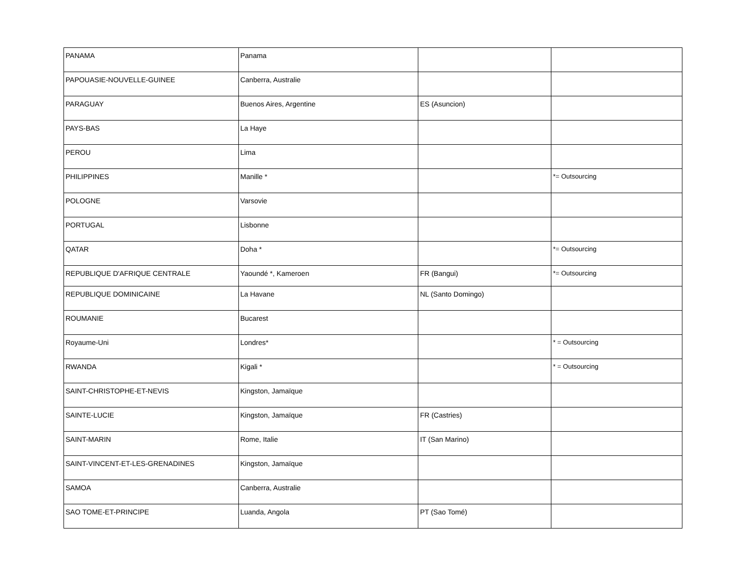| PANAMA | Panama | | |
| PAPOUASIE-NOUVELLE-GUINEE | Canberra, Australie | | |
| PARAGUAY | Buenos Aires, Argentine | ES (Asuncion) | |
| PAYS-BAS | La Haye | | |
| PEROU | Lima | | |
| PHILIPPINES | Manille * | | *= Outsourcing |
| POLOGNE | Varsovie | | |
| PORTUGAL | Lisbonne | | |
| QATAR | Doha * | | *= Outsourcing |
| REPUBLIQUE D'AFRIQUE CENTRALE | Yaoundé *, Kameroen | FR (Bangui) | *= Outsourcing |
| REPUBLIQUE DOMINICAINE | La Havane | NL (Santo Domingo) | |
| ROUMANIE | Bucarest | | |
| Royaume-Uni | Londres* | | * = Outsourcing |
| RWANDA | Kigali * | | * = Outsourcing |
| SAINT-CHRISTOPHE-ET-NEVIS | Kingston, Jamaïque | | |
| SAINTE-LUCIE | Kingston, Jamaïque | FR (Castries) | |
| SAINT-MARIN | Rome, Italie | IT (San Marino) | |
| SAINT-VINCENT-ET-LES-GRENADINES | Kingston, Jamaïque | | |
| SAMOA | Canberra, Australie | | |
| SAO TOME-ET-PRINCIPE | Luanda, Angola | PT (Sao Tomé) | |